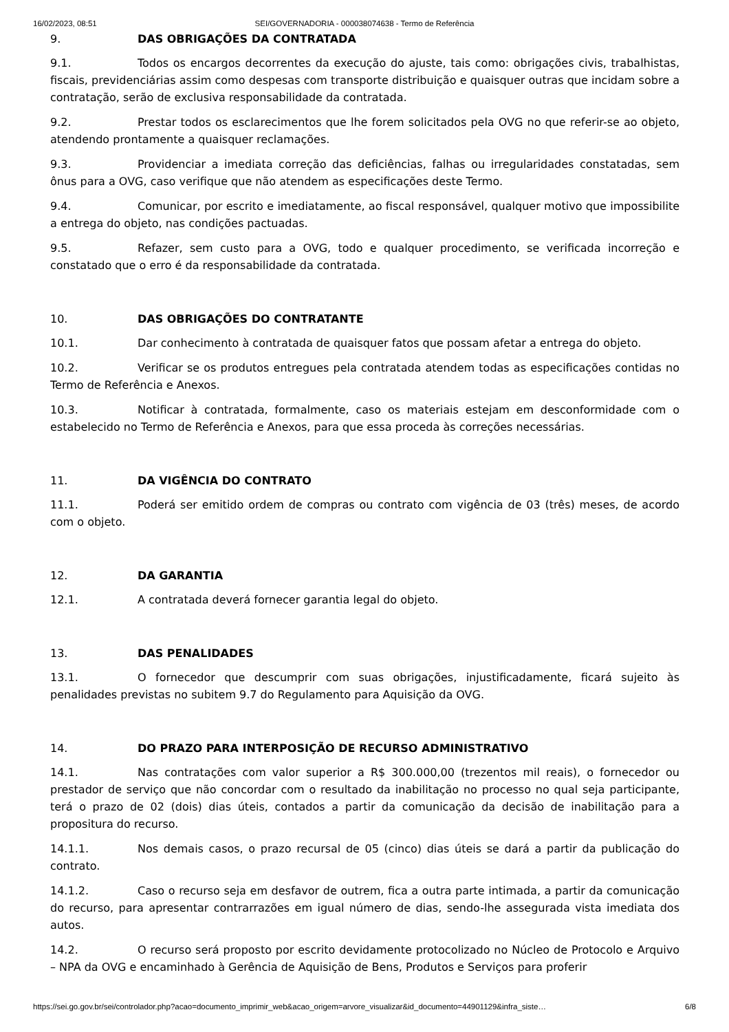16/02/2023, 08:51 SEI/GOVERNADORIA - 000038074638 - Termo de Referência
9. DAS OBRIGAÇÕES DA CONTRATADA
9.1. Todos os encargos decorrentes da execução do ajuste, tais como: obrigações civis, trabalhistas, fiscais, previdenciárias assim como despesas com transporte distribuição e quaisquer outras que incidam sobre a contratação, serão de exclusiva responsabilidade da contratada.
9.2. Prestar todos os esclarecimentos que lhe forem solicitados pela OVG no que referir-se ao objeto, atendendo prontamente a quaisquer reclamações.
9.3. Providenciar a imediata correção das deficiências, falhas ou irregularidades constatadas, sem ônus para a OVG, caso verifique que não atendem as especificações deste Termo.
9.4. Comunicar, por escrito e imediatamente, ao fiscal responsável, qualquer motivo que impossibilite a entrega do objeto, nas condições pactuadas.
9.5. Refazer, sem custo para a OVG, todo e qualquer procedimento, se verificada incorreção e constatado que o erro é da responsabilidade da contratada.
10. DAS OBRIGAÇÕES DO CONTRATANTE
10.1. Dar conhecimento à contratada de quaisquer fatos que possam afetar a entrega do objeto.
10.2. Verificar se os produtos entregues pela contratada atendem todas as especificações contidas no Termo de Referência e Anexos.
10.3. Notificar à contratada, formalmente, caso os materiais estejam em desconformidade com o estabelecido no Termo de Referência e Anexos, para que essa proceda às correções necessárias.
11. DA VIGÊNCIA DO CONTRATO
11.1. Poderá ser emitido ordem de compras ou contrato com vigência de 03 (três) meses, de acordo com o objeto.
12. DA GARANTIA
12.1. A contratada deverá fornecer garantia legal do objeto.
13. DAS PENALIDADES
13.1. O fornecedor que descumprir com suas obrigações, injustificadamente, ficará sujeito às penalidades previstas no subitem 9.7 do Regulamento para Aquisição da OVG.
14. DO PRAZO PARA INTERPOSIÇÃO DE RECURSO ADMINISTRATIVO
14.1. Nas contratações com valor superior a R$ 300.000,00 (trezentos mil reais), o fornecedor ou prestador de serviço que não concordar com o resultado da inabilitação no processo no qual seja participante, terá o prazo de 02 (dois) dias úteis, contados a partir da comunicação da decisão de inabilitação para a propositura do recurso.
14.1.1. Nos demais casos, o prazo recursal de 05 (cinco) dias úteis se dará a partir da publicação do contrato.
14.1.2. Caso o recurso seja em desfavor de outrem, fica a outra parte intimada, a partir da comunicação do recurso, para apresentar contrarrazões em igual número de dias, sendo-lhe assegurada vista imediata dos autos.
14.2. O recurso será proposto por escrito devidamente protocolizado no Núcleo de Protocolo e Arquivo – NPA da OVG e encaminhado à Gerência de Aquisição de Bens, Produtos e Serviços para proferir
https://sei.go.gov.br/sei/controlador.php?acao=documento_imprimir_web&acao_origem=arvore_visualizar&id_documento=44901129&infra_siste… 6/8